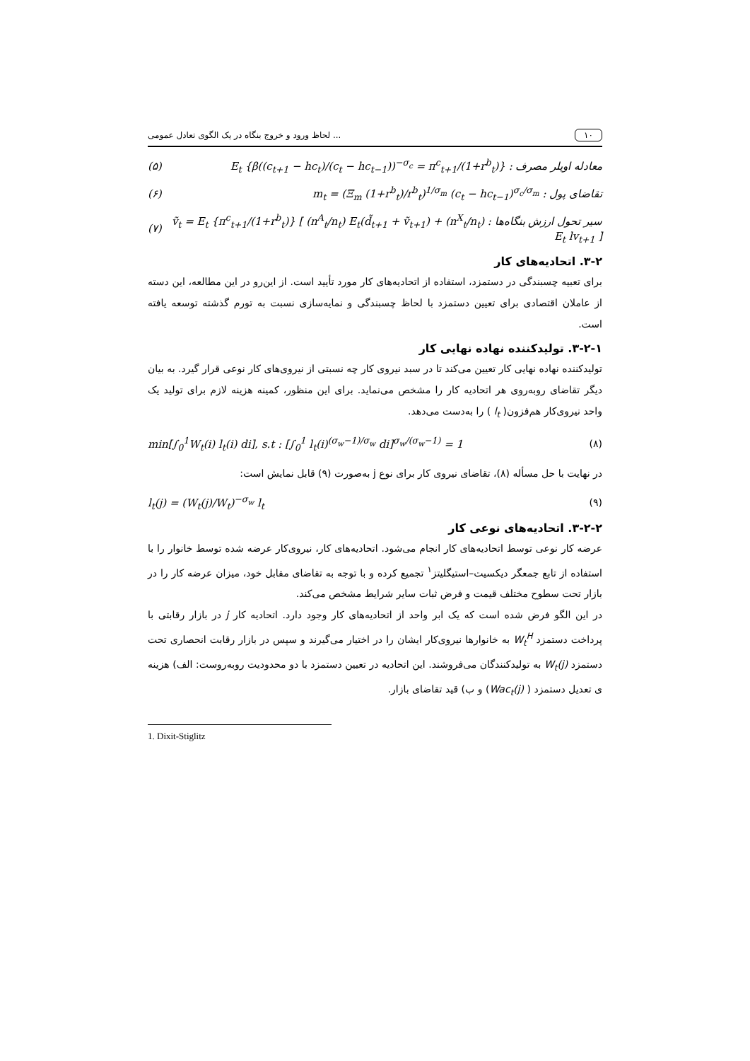لحاظ ورود و خروج بنگاه در یک الگوی تعادل عمومی ... ۱۰
(۵) معادله اویلر مصرف : E<sub>t</sub> {β((c<sub>t+1</sub> − hc<sub>t</sub>)/(c<sub>t</sub> − hc<sub>t−1</sub>))<sup>−σ<sub>c</sub></sup> = π<sup>c</sup><sub>t+1</sub>/(1+r<sup>b</sup><sub>t</sub>)}
(۶) تقاضای پول : m<sub>t</sub> = (Ξ<sub>m</sub> (1+r<sup>b</sup><sub>t</sub>)/r<sup>b</sup><sub>t</sub>)<sup>1/σ<sub>m</sub></sup> (c<sub>t</sub> − hc<sub>t−1</sub>)<sup>σ<sub>c</sub>/σ<sub>m</sub></sup>
(۷) سیر تحول ارزش بنگاه‌ها : ṽ<sub>t</sub> = E<sub>t</sub> {π<sup>c</sup><sub>t+1</sub>/(1+r<sup>b</sup><sub>t</sub>)} [ (n<sup>A</sup><sub>t</sub>/n<sub>t</sub>) E<sub>t</sub>(d̃<sub>t+1</sub> + ṽ<sub>t+1</sub>) + (n<sup>X</sup><sub>t</sub>/n<sub>t</sub>) E<sub>t</sub> lv<sub>t+1</sub> ]
۳-۲. اتحادیه‌های کار
برای تعبیه چسبندگی در دستمزد، استفاده از اتحادیه‌های کار مورد تأیید است. از این‌رو در این مطالعه، این دسته از عاملان اقتصادی برای تعیین دستمزد با لحاظ چسبندگی و نمایه‌سازی نسبت به تورم گذشته توسعه یافته است.
۳-۲-۱. تولیدکننده نهاده نهایی کار
تولیدکننده نهاده نهایی کار تعیین می‌کند تا در سبد نیروی کار چه نسبتی از نیروی‌های کار نوعی قرار گیرد. به بیان دیگر تقاضای روبه‌روی هر اتحادیه کار را مشخص می‌نماید. برای این منظور، کمینه هزینه لازم برای تولید یک واحد نیروی‌کار هم‌فزون( l<sub>t</sub> ) را به‌دست می‌دهد.
min[∫<sub>0</sub><sup>1</sup>W<sub>t</sub>(i) l<sub>t</sub>(i) di], s.t : [∫<sub>0</sub><sup>1</sup> l<sub>t</sub>(i)<sup>(σ<sub>w</sub>−1)/σ<sub>w</sub></sup> di]<sup>σ<sub>w</sub>/(σ<sub>w</sub>−1)</sup> = 1 (۸)
در نهایت با حل مسأله (۸)، تقاضای نیروی کار برای نوع j به‌صورت (۹) قابل نمایش است:
l<sub>t</sub>(j) = (W<sub>t</sub>(j)/W<sub>t</sub>)<sup>−σ<sub>w</sub></sup> l<sub>t</sub> (۹)
۳-۲-۲. اتحادیه‌های نوعی کار
عرضه کار نوعی توسط اتحادیه‌های کار انجام می‌شود. اتحادیه‌های کار، نیروی‌کار عرضه شده توسط خانوار را با استفاده از تابع جمعگر دیکسیت–استیگلیتز<sup>۱</sup> تجمیع کرده و با توجه به تقاضای مقابل خود، میزان عرضه کار را در بازار تحت سطوح مختلف قیمت و فرض ثبات سایر شرایط مشخص می‌کند.
در این الگو فرض شده است که یک ابر واحد از اتحادیه‌های کار وجود دارد. اتحادیه کار j در بازار رقابتی با پرداخت دستمزد W<sub>t</sub><sup>H</sup> به خانوارها نیروی‌کار ایشان را در اختیار می‌گیرند و سپس در بازار رقابت انحصاری تحت دستمزد W<sub>t</sub>(j) به تولیدکنندگان می‌فروشند. این اتحادیه در تعیین دستمزد با دو محدودیت روبه‌روست: الف) هزینه ی تعدیل دستمزد ( Wac<sub>t</sub>(j)) و ب) قید تقاضای بازار.
1. Dixit-Stiglitz